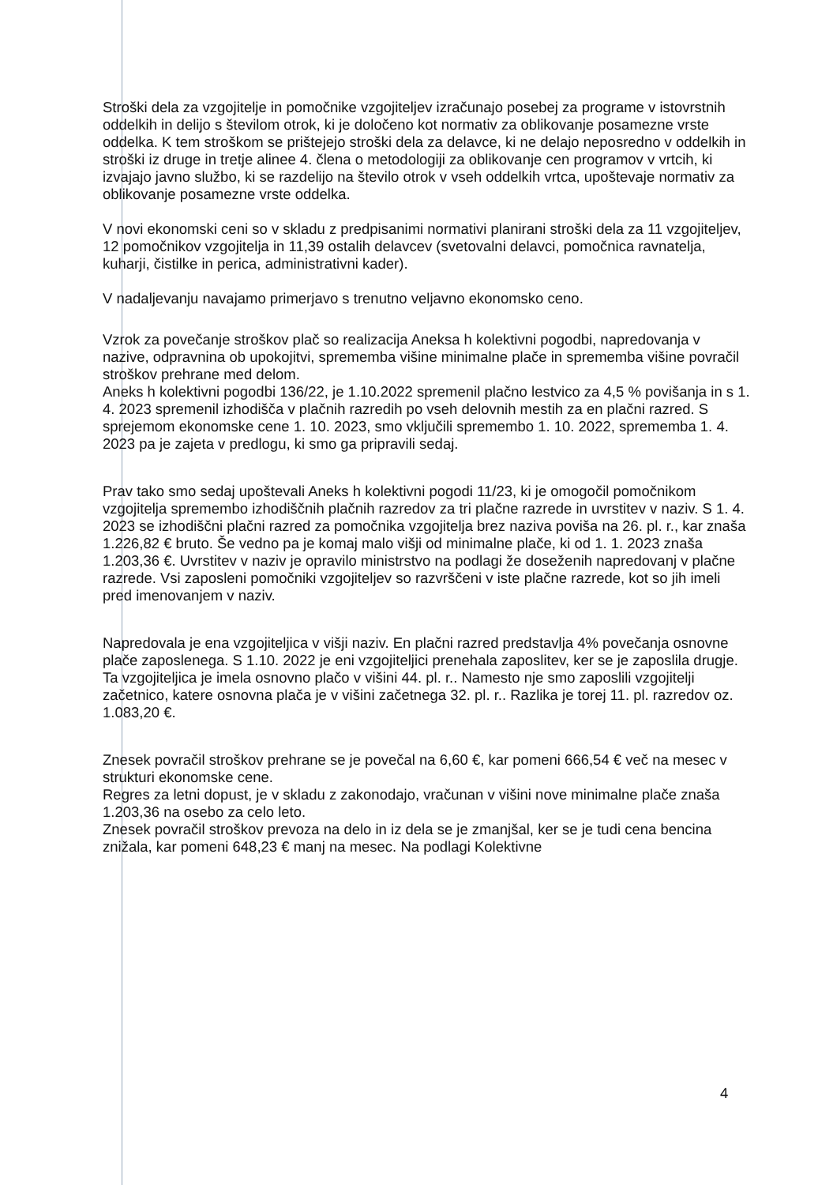Stroški dela za vzgojitelje in pomočnike vzgojiteljev izračunajo posebej za programe v istovrstnih oddelkih in delijo s številom otrok, ki je določeno kot normativ za oblikovanje posamezne vrste oddelka. K tem stroškom se prištejejo stroški dela za delavce, ki ne delajo neposredno v oddelkih in stroški iz druge in tretje alinee 4. člena o metodologiji za oblikovanje cen programov v vrtcih, ki izvajajo javno službo, ki se razdelijo na število otrok v vseh oddelkih vrtca, upoštevaje normativ za oblikovanje posamezne vrste oddelka.
V novi ekonomski ceni so v skladu z predpisanimi normativi planirani stroški dela za 11 vzgojiteljev, 12 pomočnikov vzgojitelja in 11,39 ostalih delavcev (svetovalni delavci, pomočnica ravnatelja, kuharji, čistilke in perica, administrativni kader).
V nadaljevanju navajamo primerjavo s trenutno veljavno ekonomsko ceno.
Vzrok za povečanje stroškov plač so realizacija Aneksa h kolektivni pogodbi, napredovanja v nazive, odpravnina ob upokojitvi, sprememba višine minimalne plače in sprememba višine povračil stroškov prehrane med delom.
Aneks h kolektivni pogodbi 136/22, je 1.10.2022 spremenil plačno lestvico za 4,5 % povišanja in s 1. 4. 2023 spremenil izhodišča v plačnih razredih po vseh delovnih mestih za en plačni razred. S sprejemom ekonomske cene 1. 10. 2023, smo vključili spremembo 1. 10. 2022, sprememba 1. 4. 2023 pa je zajeta v predlogu, ki smo ga pripravili sedaj.
Prav tako smo sedaj upoštevali Aneks h kolektivni pogodi 11/23, ki je omogočil pomočnikom vzgojitelja spremembo izhodiščnih plačnih razredov za tri plačne razrede in uvrstitev v naziv. S 1. 4. 2023 se izhodiščni plačni razred za pomočnika vzgojitelja brez naziva poviša na 26. pl. r., kar znaša 1.226,82 € bruto. Še vedno pa je komaj malo višji od minimalne plače, ki od 1. 1. 2023 znaša 1.203,36 €. Uvrstitev v naziv je opravilo ministrstvo na podlagi že doseženih napredovanj v plačne razrede. Vsi zaposleni pomočniki vzgojiteljev so razvrščeni v iste plačne razrede, kot so jih imeli pred imenovanjem v naziv.
Napredovala je ena vzgojiteljica v višji naziv. En plačni razred predstavlja 4% povečanja osnovne plače zaposlenega. S 1.10. 2022 je eni vzgojiteljici prenehala zaposlitev, ker se je zaposlila drugje. Ta vzgojiteljica je imela osnovno plačo v višini 44. pl. r.. Namesto nje smo zaposlili vzgojitelji začetnico, katere osnovna plača je v višini začetnega 32. pl. r.. Razlika je torej 11. pl. razredov oz. 1.083,20 €.
Znesek povračil stroškov prehrane se je povečal na 6,60 €, kar pomeni 666,54 € več na mesec v strukturi ekonomske cene.
Regres za letni dopust, je v skladu z zakonodajo, vračunan v višini nove minimalne plače znaša 1.203,36 na osebo za celo leto.
Znesek povračil stroškov prevoza na delo in iz dela se je zmanjšal, ker se je tudi cena bencina znižala, kar pomeni 648,23 € manj na mesec. Na podlagi Kolektivne
4